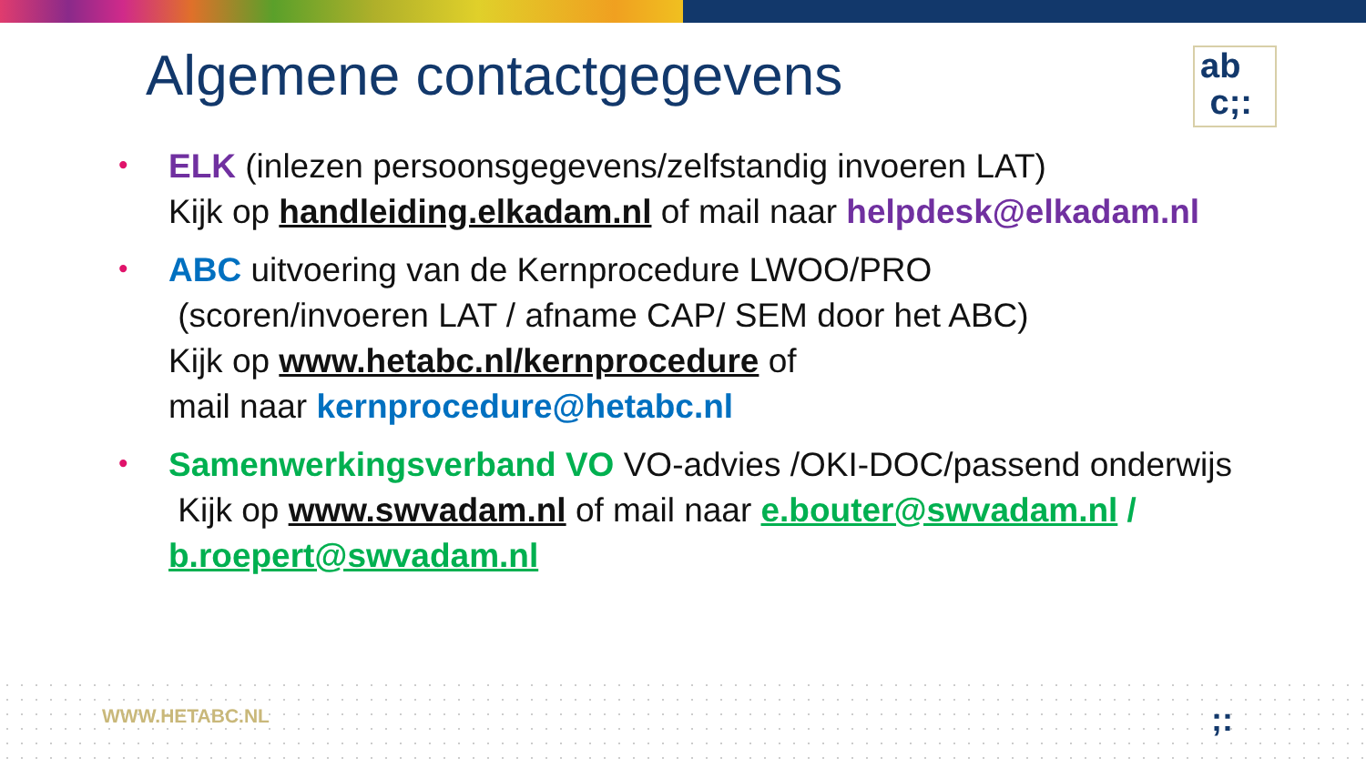Algemene contactgegevens
ab
c;:
• ELK (inlezen persoonsgegevens/zelfstandig invoeren LAT)
Kijk op handleiding.elkadam.nl of mail naar helpdesk@elkadam.nl
• ABC uitvoering van de Kernprocedure LWOO/PRO
(scoren/invoeren LAT / afname CAP/ SEM door het ABC)
Kijk op www.hetabc.nl/kernprocedure of
mail naar kernprocedure@hetabc.nl
• Samenwerkingsverband VO VO-advies /OKI-DOC/passend onderwijs
Kijk op www.swvadam.nl of mail naar e.bouter@swvadam.nl /
b.roepert@swvadam.nl
WWW.HETABC.NL ;: